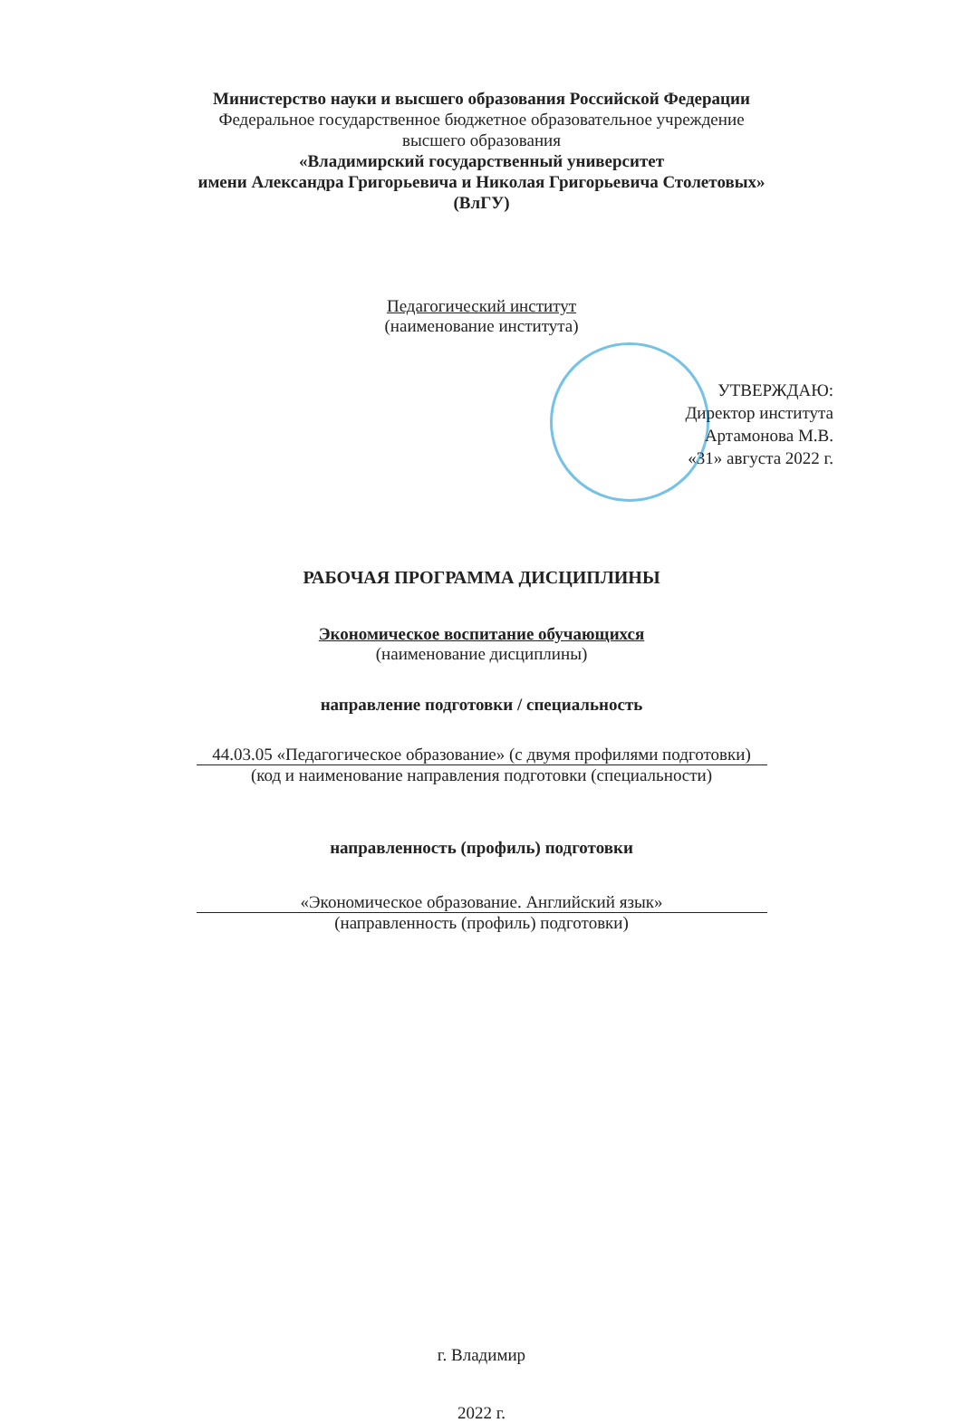Министерство науки и высшего образования Российской Федерации
Федеральное государственное бюджетное образовательное учреждение
высшего образования
«Владимирский государственный университет
имени Александра Григорьевича и Николая Григорьевича Столетовых»
(ВлГУ)
Педагогический институт
(наименование института)
УТВЕРЖДАЮ:
Директор института
Артамонова М.В.
«31» августа 2022 г.
РАБОЧАЯ ПРОГРАММА ДИСЦИПЛИНЫ
Экономическое воспитание обучающихся
(наименование дисциплины)
направление подготовки / специальность
44.03.05 «Педагогическое образование» (с двумя профилями подготовки)
(код и наименование направления подготовки (специальности)
направленность (профиль) подготовки
«Экономическое образование. Английский язык»
(направленность (профиль) подготовки)
г. Владимир
2022 г.